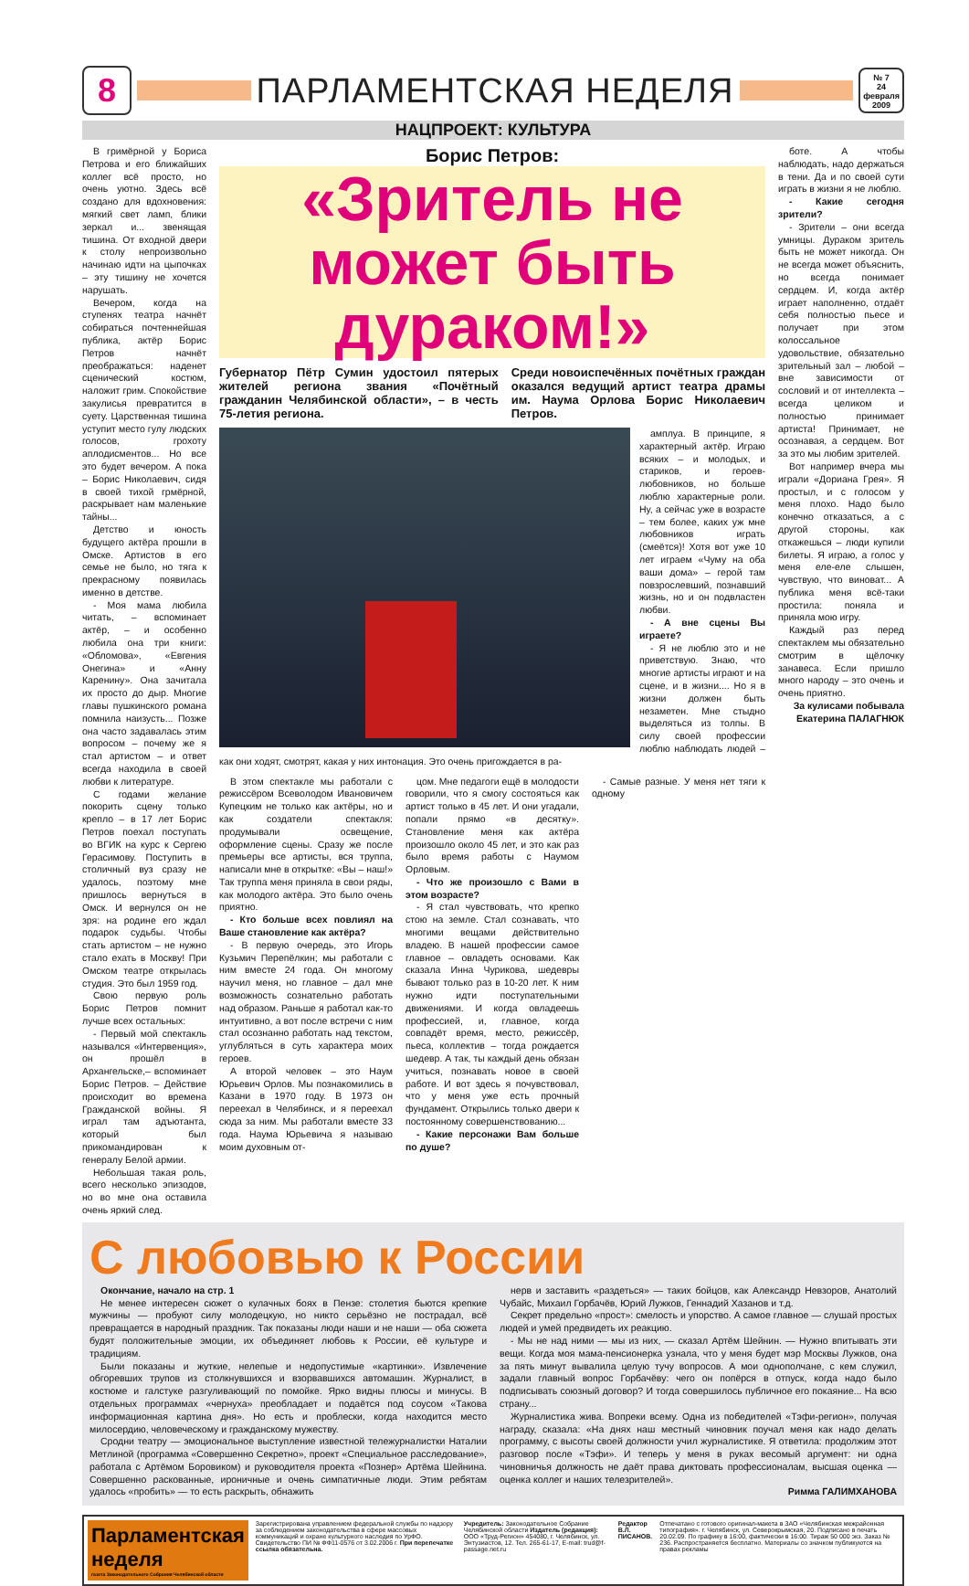8
ПАРЛАМЕНТСКАЯ НЕДЕЛЯ
№ 7
24
февраля
2009
НАЦПРОЕКТ: КУЛЬТУРА
В гримёрной у Бориса Петрова и его ближайших коллег всё просто, но очень уютно. Здесь всё создано для вдохновения: мягкий свет ламп, блики зеркал и... звенящая тишина. От входной двери к столу непроизвольно начинаю идти на цыпочках – эту тишину не хочется нарушать.
Вечером, когда на ступенях театра начнёт собираться почтеннейшая публика, актёр Борис Петров начнёт преображаться: наденет сценический костюм, наложит грим. Спокойствие закулисья превратится в суету. Царственная тишина уступит место гулу людских голосов, грохоту аплодисментов... Но все это будет вечером. А пока – Борис Николаевич, сидя в своей тихой грмёрной, раскрывает нам маленькие тайны...
Детство и юность будущего актёра прошли в Омске. Артистов в его семье не было, но тяга к прекрасному появилась именно в детстве.
- Моя мама любила читать, – вспоминает актёр, – и особенно любила она три книги: «Обломова», «Евгения Онегина» и «Анну Каренину». Она зачитала их просто до дыр. Многие главы пушкинского романа помнила наизусть... Позже она часто задавалась этим вопросом – почему же я стал артистом – и ответ всегда находила в своей любви к литературе.
С годами желание покорить сцену только крепло – в 17 лет Борис Петров поехал поступать во ВГИК на курс к Сергею Герасимову. Поступить в столичный вуз сразу не удалось, поэтому мне пришлось вернуться в Омск. И вернулся он не зря: на родине его ждал подарок судьбы. Чтобы стать артистом – не нужно стало ехать в Москву! При Омском театре открылась студия. Это был 1959 год.
Свою первую роль Борис Петров помнит лучше всех остальных:
- Первый мой спектакль назывался «Интервенция», он прошёл в Архангельске,– вспоминает Борис Петров. – Действие происходит во времена Гражданской войны. Я играл там адъютанта, который был прикомандирован к генералу Белой армии.
Небольшая такая роль, всего несколько эпизодов, но во мне она оставила очень яркий след.
Борис Петров:
«Зритель не может быть дураком!»
Губернатор Пётр Сумин удостоил пятерых жителей региона звания «Почётный гражданин Челябинской области», – в честь 75-летия региона.
Среди новоиспечённых почётных граждан оказался ведущий артист театра драмы им. Наума Орлова Борис Николаевич Петров.
амплуа. В принципе, я характерный актёр. Играю всяких – и молодых, и стариков, и героев-любовников, но больше люблю характерные роли. Ну, а сейчас уже в возрасте – тем более, каких уж мне любовников играть (смеётся)! Хотя вот уже 10 лет играем «Чуму на оба ваши дома» – герой там повзрослевший, познавший жизнь, но и он подвластен любви.
- А вне сцены Вы играете?
- Я не люблю это и не приветствую. Знаю, что многие артисты играют и на сцене, и в жизни.... Но я в жизни должен быть незаметен. Мне стыдно выделяться из толпы. В силу своей профессии люблю наблюдать людей – как они ходят, смотрят, какая у них интонация. Это очень пригождается в ра-
В этом спектакле мы работали с режиссёром Всеволодом Ивановичем Купецким не только как актёры, но и как создатели спектакля: продумывали освещение, оформление сцены. Сразу же после премьеры все артисты, вся труппа, написали мне в открытке: «Вы – наш!» Так труппа меня приняла в свои ряды, как молодого актёра. Это было очень приятно.
- Кто больше всех повлиял на Ваше становление как актёра?
- В первую очередь, это Игорь Кузьмич Перепёлкин; мы работали с ним вместе 24 года. Он многому научил меня, но главное – дал мне возможность сознательно работать над образом. Раньше я работал как-то интуитивно, а вот после встречи с ним стал осознанно работать над текстом, углубляться в суть характера моих героев.
А второй человек – это Наум Юрьевич Орлов. Мы познакомились в Казани в 1970 году. В 1973 он переехал в Челябинск, и я переехал сюда за ним. Мы работали вместе 33 года. Наума Юрьевича я называю моим духовным от-
цом. Мне педагоги ещё в молодости говорили, что я смогу состояться как артист только в 45 лет. И они угадали, попали прямо «в десятку». Становление меня как актёра произошло около 45 лет, и это как раз было время работы с Наумом Орловым.
- Что же произошло с Вами в этом возрасте?
- Я стал чувствовать, что крепко стою на земле. Стал сознавать, что многими вещами действительно владею. В нашей профессии самое главное – овладеть основами. Как сказала Инна Чурикова, шедевры бывают только раз в 10-20 лет. К ним нужно идти поступательными движениями. И когда овладеешь профессией, и, главное, когда совпадёт время, место, режиссёр, пьеса, коллектив – тогда рождается шедевр. А так, ты каждый день обязан учиться, познавать новое в своей работе. И вот здесь я почувствовал, что у меня уже есть прочный фундамент. Открылись только двери к постоянному совершенствованию...
- Какие персонажи Вам больше по душе?
- Самые разные. У меня нет тяги к одному
боте. А чтобы наблюдать, надо держаться в тени. Да и по своей сути играть в жизни я не люблю.
- Какие сегодня зрители?
- Зрители – они всегда умницы. Дураком зритель быть не может никогда. Он не всегда может объяснить, но всегда понимает сердцем. И, когда актёр играет наполненно, отдаёт себя полностью пьесе и получает при этом колоссальное удовольствие, обязательно зрительный зал – любой – вне зависимости от сословий и от интеллекта – всегда целиком и полностью принимает артиста! Принимает, не осознавая, а сердцем. Вот за это мы любим зрителей.
Вот например вчера мы играли «Дориана Грея». Я простыл, и с голосом у меня плохо. Надо было конечно отказаться, а с другой стороны, как откажешься – люди купили билеты. Я играю, а голос у меня еле-еле слышен, чувствую, что виноват... А публика меня всё-таки простила: поняла и приняла мою игру.
Каждый раз перед спектаклем мы обязательно смотрим в щёлочку занавеса. Если пришло много народу – это очень и очень приятно.
За кулисами побывала
Екатерина ПАЛАГНЮК
С любовью к России
Окончание, начало на стр. 1
Не менее интересен сюжет о кулачных боях в Пензе: столетия бьются крепкие мужчины — пробуют силу молодецкую, но никто серьёзно не пострадал, всё превращается в народный праздник. Так показаны люди наши и не наши — оба сюжета будят положительные эмоции, их объединяет любовь к России, её культуре и традициям.
Были показаны и жуткие, нелепые и недопустимые «картинки». Извлечение обгоревших трупов из столкнувшихся и взорвавшихся автомашин. Журналист, в костюме и галстуке разгуливающий по помойке. Ярко видны плюсы и минусы. В отдельных программах «чернуха» преобладает и подаётся под соусом «Такова информационная картина дня». Но есть и проблески, когда находится место милосердию, человеческому и гражданскому мужеству.
Сродни театру — эмоциональное выступление известной тележурналистки Наталии Метлиной (программа «Совершенно Секретно», проект «Специальное расследование», работала с Артёмом Боровиком) и руководителя проекта «Познер» Артёма Шейнина. Совершенно раскованные, ироничные и очень симпатичные люди. Этим ребятам удалось «пробить» — то есть раскрыть, обнажить
нерв и заставить «раздеться» — таких бойцов, как Александр Невзоров, Анатолий Чубайс, Михаил Горбачёв, Юрий Лужков, Геннадий Хазанов и т.д.
Секрет предельно «прост»: смелость и упорство. А самое главное — слушай простых людей и умей предвидеть их реакцию.
- Мы не над ними — мы из них, — сказал Артём Шейнин. — Нужно впитывать эти вещи. Когда моя мама-пенсионерка узнала, что у меня будет мэр Москвы Лужков, она за пять минут вывалила целую тучу вопросов. А мои однополчане, с кем служил, задали главный вопрос Горбачёву: чего он попёрся в отпуск, когда надо было подписывать союзный договор? И тогда совершилось публичное его покаяние... На всю страну...
Журналистика жива. Вопреки всему. Одна из победителей «Тэфи-регион», получая награду, сказала: «На днях наш местный чиновник поучал меня как надо делать программу, с высоты своей должности учил журналистике. Я ответила: продолжим этот разговор после «Тэфи». И теперь у меня в руках весомый аргумент: ни одна чиновничья должность не даёт права диктовать профессионалам, высшая оценка — оценка коллег и наших телезрителей».
Римма ГАЛИМХАНОВА
Парламентская неделя
газета Законодательного Собрания Челябинской области
Зарегистрирована управлением федеральной службы по надзору за соблюдением законодательства в сфере массовых коммуникаций и охране культурного наследия по УрФО. Свидетельство ПИ № ФФ11-0576 от 3.02.2006 г. При перепечатке ссылка обязательна.
Учредитель: Законодательное Собрание Челябинской области Издатель (редакция): ООО «Труд-Регион» 454080, г. Челябинск, ул. Энтузиастов, 12. Тел. 265-61-17, E-mail: trud@f-passage.net.ru
Редактор В.Л. ПИСАНОВ. Отпечатано с готового оригинал-макета в ЗАО «Челябинская межрайонная типография». г. Челябинск, ул. Северокрымская, 20. Подписано в печать 20.02.09. По графику в 16:00, фактически в 16:00. Тираж 50 000 экз. Заказ № 236. Распространяется бесплатно. Материалы со значком публикуются на правах рекламы